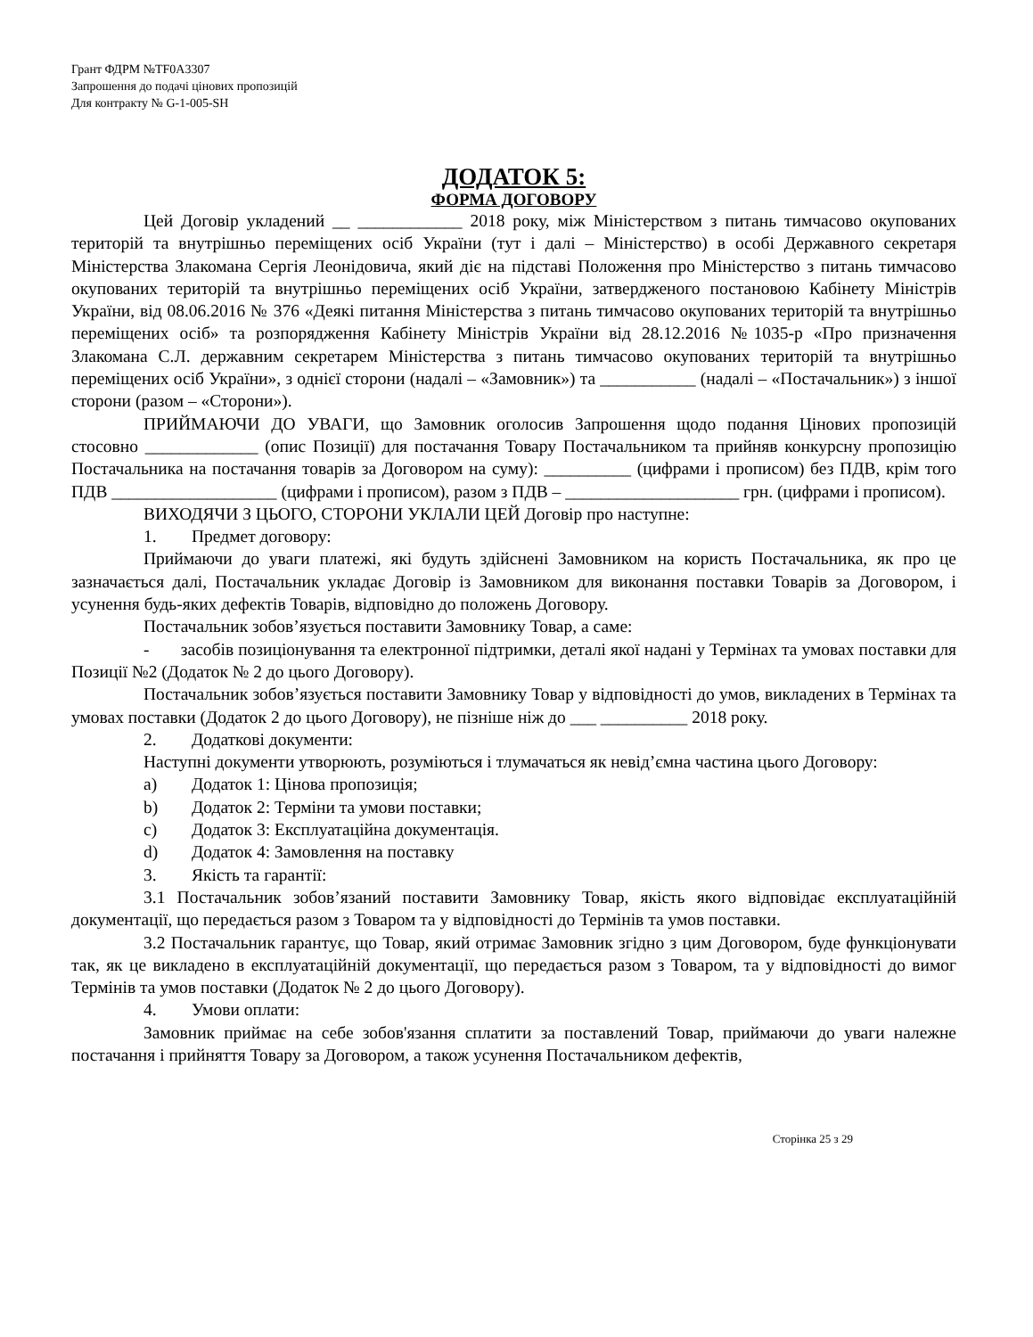Грант ФДРМ №TF0A3307
Запрошення до подачі цінових пропозицій
Для контракту № G-1-005-SH
ДОДАТОК 5:
ФОРМА ДОГОВОРУ
Цей Договір укладений __ ____________ 2018 року, між Міністерством з питань тимчасово окупованих територій та внутрішньо переміщених осіб України (тут і далі – Міністерство) в особі Державного секретаря Міністерства Злакомана Сергія Леонідовича, який діє на підставі Положення про Міністерство з питань тимчасово окупованих територій та внутрішньо переміщених осіб України, затвердженого постановою Кабінету Міністрів України, від 08.06.2016 № 376 «Деякі питання Міністерства з питань тимчасово окупованих територій та внутрішньо переміщених осіб» та розпорядження Кабінету Міністрів України від 28.12.2016 №1035-р «Про призначення Злакомана С.Л. державним секретарем Міністерства з питань тимчасово окупованих територій та внутрішньо переміщених осіб України», з однієї сторони (надалі – «Замовник») та ___________ (надалі – «Постачальник») з іншої сторони (разом – «Сторони»).
ПРИЙМАЮЧИ ДО УВАГИ, що Замовник оголосив Запрошення щодо подання Цінових пропозицій стосовно _____________ (опис Позиції) для постачання Товару Постачальником та прийняв конкурсну пропозицію Постачальника на постачання товарів за Договором на суму): __________ (цифрами і прописом) без ПДВ, крім того ПДВ ___________________ (цифрами і прописом), разом з ПДВ – ____________________ грн. (цифрами і прописом).
ВИХОДЯЧИ З ЦЬОГО, СТОРОНИ УКЛАЛИ ЦЕЙ Договір про наступне:
1. Предмет договору:
Приймаючи до уваги платежі, які будуть здійснені Замовником на користь Постачальника, як про це зазначається далі, Постачальник укладає Договір із Замовником для виконання поставки Товарів за Договором, і усунення будь-яких дефектів Товарів, відповідно до положень Договору.
Постачальник зобов’язується поставити Замовнику Товар, а саме:
- засобів позиціонування та електронної підтримки, деталі якої надані у Термінах та умовах поставки для Позиції №2 (Додаток № 2 до цього Договору).
Постачальник зобов’язується поставити Замовнику Товар у відповідності до умов, викладених в Термінах та умовах поставки (Додаток 2 до цього Договору), не пізніше ніж до ___ __________ 2018 року.
2. Додаткові документи:
Наступні документи утворюють, розуміються і тлумачаться як невід’ємна частина цього Договору:
a) Додаток 1: Цінова пропозиція;
b) Додаток 2: Терміни та умови поставки;
c) Додаток 3: Експлуатаційна документація.
d) Додаток 4: Замовлення на поставку
3. Якість та гарантії:
3.1 Постачальник зобов’язаний поставити Замовнику Товар, якість якого відповідає експлуатаційній документації, що передається разом з Товаром та у відповідності до Термінів та умов поставки.
3.2 Постачальник гарантує, що Товар, який отримає Замовник згідно з цим Договором, буде функціонувати так, як це викладено в експлуатаційній документації, що передається разом з Товаром, та у відповідності до вимог Термінів та умов поставки (Додаток № 2 до цього Договору).
4. Умови оплати:
Замовник приймає на себе зобов'язання сплатити за поставлений Товар, приймаючи до уваги належне постачання і прийняття Товару за Договором, а також усунення Постачальником дефектів,
Сторінка 25 з 29